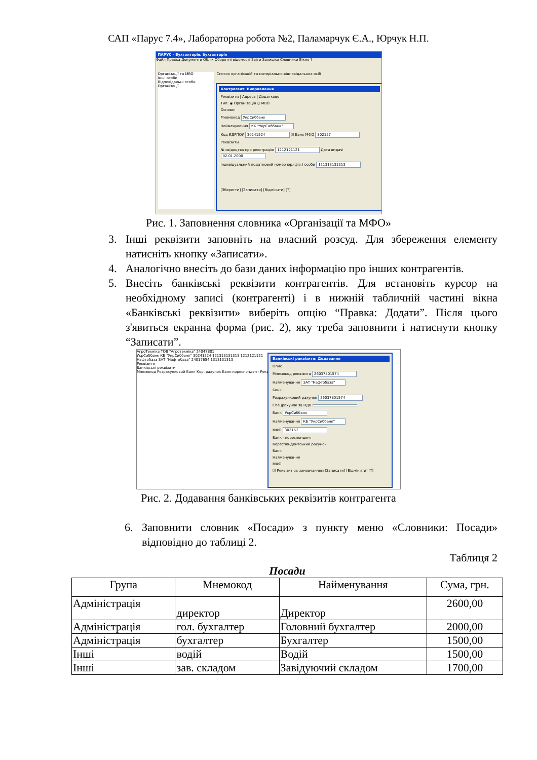САП «Парус 7.4», Лабораторна робота №2, Паламарчук Є.А., Юрчук Н.П.
ПАРУС - Бухгалтерія, бухгалтерія
Файл Правка Документи Облік Оборотні відомості Звіти Залишки Словники Вікно ?
Організації та МВО
Інші особи
Відповідальні особи
Організації
Список організацій та матеріально-відповідальних осіб
Контрагент: Виправлення
Реквізити | Адреса | Додатково
Тип: ◉ Організація ○ МВО
Основні
Мнемокод УкрСиббанк
Найменування КБ "УкрСиббанк"
Код ЄДРПОУ 30241524 ☑ Банк МФО 302157
Реквізити
№ свідоцтва про реєстрацію 1212121121 Дата видачі 02.01.2000
Індивідуальний податковий номер юр.(фіз.) особи 121313131313
[Зберегти] [Записати] [Відмінити] [?]
Рис. 1. Заповнення словника «Організації та МФО»
3. Інші реквізити заповніть на власний розсуд. Для збереження елементу натисніть кнопку «Записати».
4. Аналогічно внесіть до бази даних інформацію про інших контрагентів.
5. Внесіть банківські реквізити контрагентів. Для встановіть курсор на необхідному записі (контрагенті) і в нижній табличній частині вікна «Банківські реквізити» виберіть опцію “Правка: Додати”. Після цього з'явиться екранна форма (рис. 2), яку треба заповнити і натиснути кнопку “Записати”.
АгроТехніка ТОВ "Агротехніка" 24047801
УкрСиббанк КБ "УкрСиббанк" 30241524 121313131313 1212121121
Нафтобаза ЗАТ "Нафтобаза" 24017654 1313131313
Реквізити
Банківські реквізити
Мнемокод Розрахунковий Банк Кор. рахунок Банк-кореспондент Реквізит
Банківські реквізити: Додавання
Опис
Мнемокод реквізита 26037801574
Найменування ЗАТ "Нафтобаза"
Банк
Розрахунковий рахунок 26037801574
Спецрахунок за ПДВ
Банк УкрСиббанк
Найменування КБ "УкрСиббанк"
МФО 302157
Банк - кореспондент
Кореспондентський рахунок
Банк
Найменування
МФО
☑ Реквізит за замовчанням [Записати] [Відмінити] [?]
Рис. 2. Додавання банківських реквізитів контрагента
6. Заповнити словник «Посади» з пункту меню «Словники: Посади» відповідно до таблиці 2.
Таблиця 2
Посади
| Група | Мнемокод | Найменування | Сума, грн. |
| --- | --- | --- | --- |
| Адміністрація | директор | Директор | 2600,00 |
| Адміністрація | гол. бухгалтер | Головний бухгалтер | 2000,00 |
| Адміністрація | бухгалтер | Бухгалтер | 1500,00 |
| Інші | водій | Водій | 1500,00 |
| Інші | зав. складом | Завідуючий складом | 1700,00 |